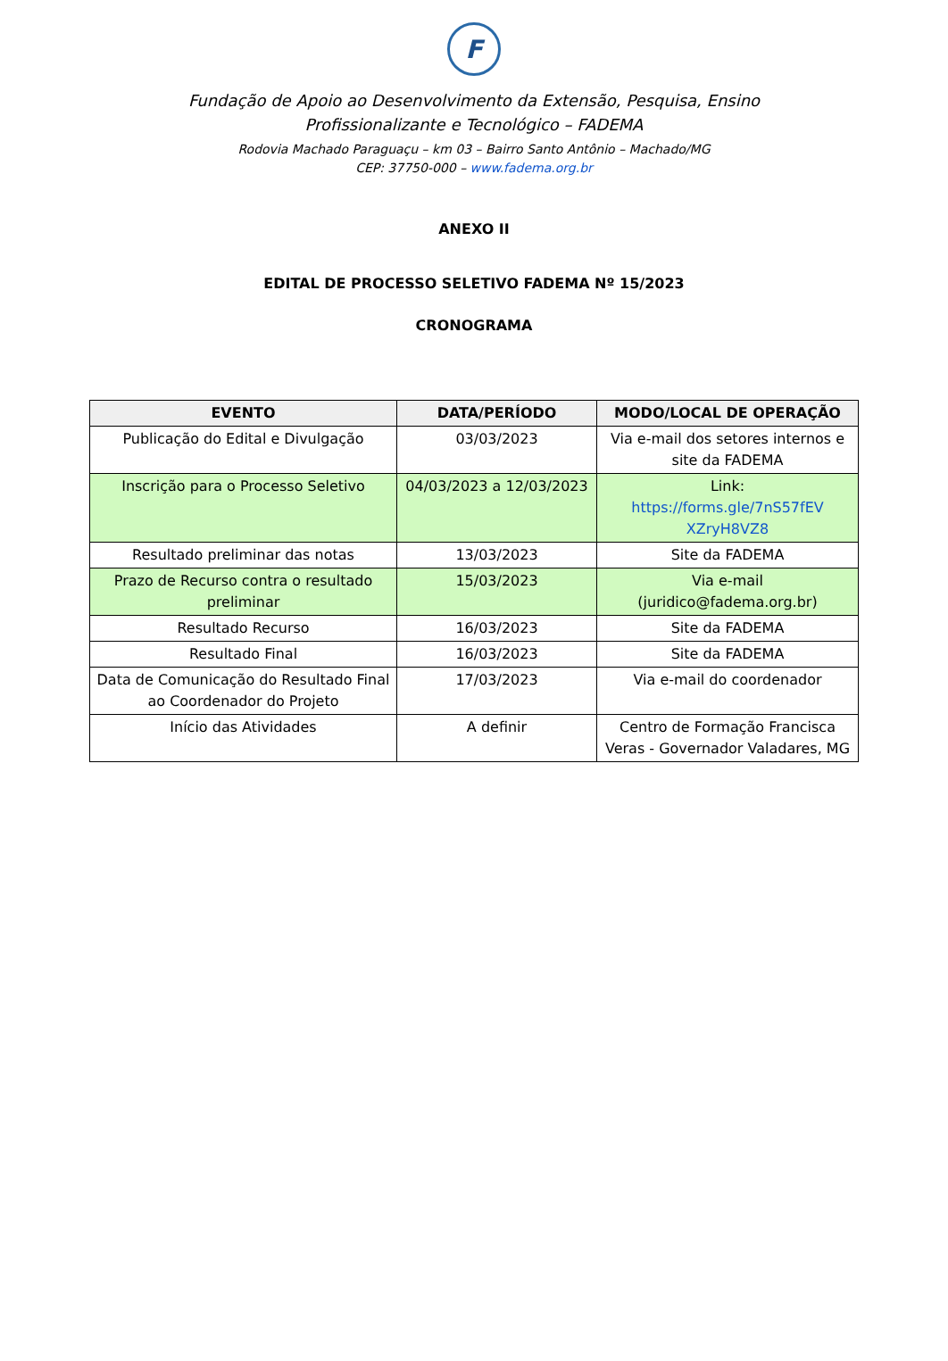F
Fundação de Apoio ao Desenvolvimento da Extensão, Pesquisa, Ensino Profissionalizante e Tecnológico – FADEMA
Rodovia Machado Paraguaçu – km 03 – Bairro Santo Antônio – Machado/MG
CEP: 37750-000 – www.fadema.org.br
ANEXO II
EDITAL DE PROCESSO SELETIVO FADEMA Nº 15/2023
CRONOGRAMA
| EVENTO | DATA/PERÍODO | MODO/LOCAL DE OPERAÇÃO |
| --- | --- | --- |
| Publicação do Edital e Divulgação | 03/03/2023 | Via e-mail dos setores internos e site da FADEMA |
| Inscrição para o Processo Seletivo | 04/03/2023 a 12/03/2023 | Link: https://forms.gle/7nS57fEV XZryH8VZ8 |
| Resultado preliminar das notas | 13/03/2023 | Site da FADEMA |
| Prazo de Recurso contra o resultado preliminar | 15/03/2023 | Via e-mail (juridico@fadema.org.br) |
| Resultado Recurso | 16/03/2023 | Site da FADEMA |
| Resultado Final | 16/03/2023 | Site da FADEMA |
| Data de Comunicação do Resultado Final ao Coordenador do Projeto | 17/03/2023 | Via e-mail do coordenador |
| Início das Atividades | A definir | Centro de Formação Francisca Veras - Governador Valadares, MG |